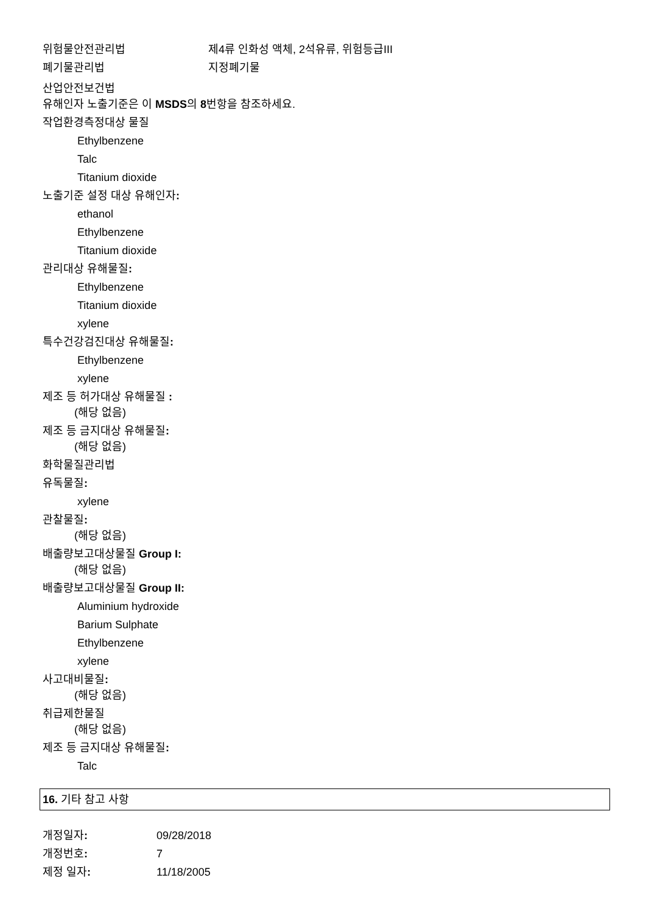위험물안전관리법 제4류 인화성 액체, 2석유류, 위험등급III
폐기물관리법 지정폐기물
산업안전보건법
유해인자 노출기준은 이 MSDS의 8번항을 참조하세요.
작업환경측정대상 물질
Ethylbenzene
Talc
Titanium dioxide
노출기준 설정 대상 유해인자:
ethanol
Ethylbenzene
Titanium dioxide
관리대상 유해물질:
Ethylbenzene
Titanium dioxide
xylene
특수건강검진대상 유해물질:
Ethylbenzene
xylene
제조 등 허가대상 유해물질 :
(해당 없음)
제조 등 금지대상 유해물질:
(해당 없음)
화학물질관리법
유독물질:
xylene
관찰물질:
(해당 없음)
배출량보고대상물질 Group I:
(해당 없음)
배출량보고대상물질 Group II:
Aluminium hydroxide
Barium Sulphate
Ethylbenzene
xylene
사고대비물질:
(해당 없음)
취급제한물질
(해당 없음)
제조 등 금지대상 유해물질:
Talc
16. 기타 참고 사항
개정일자: 09/28/2018
개정번호: 7
제정 일자: 11/18/2005